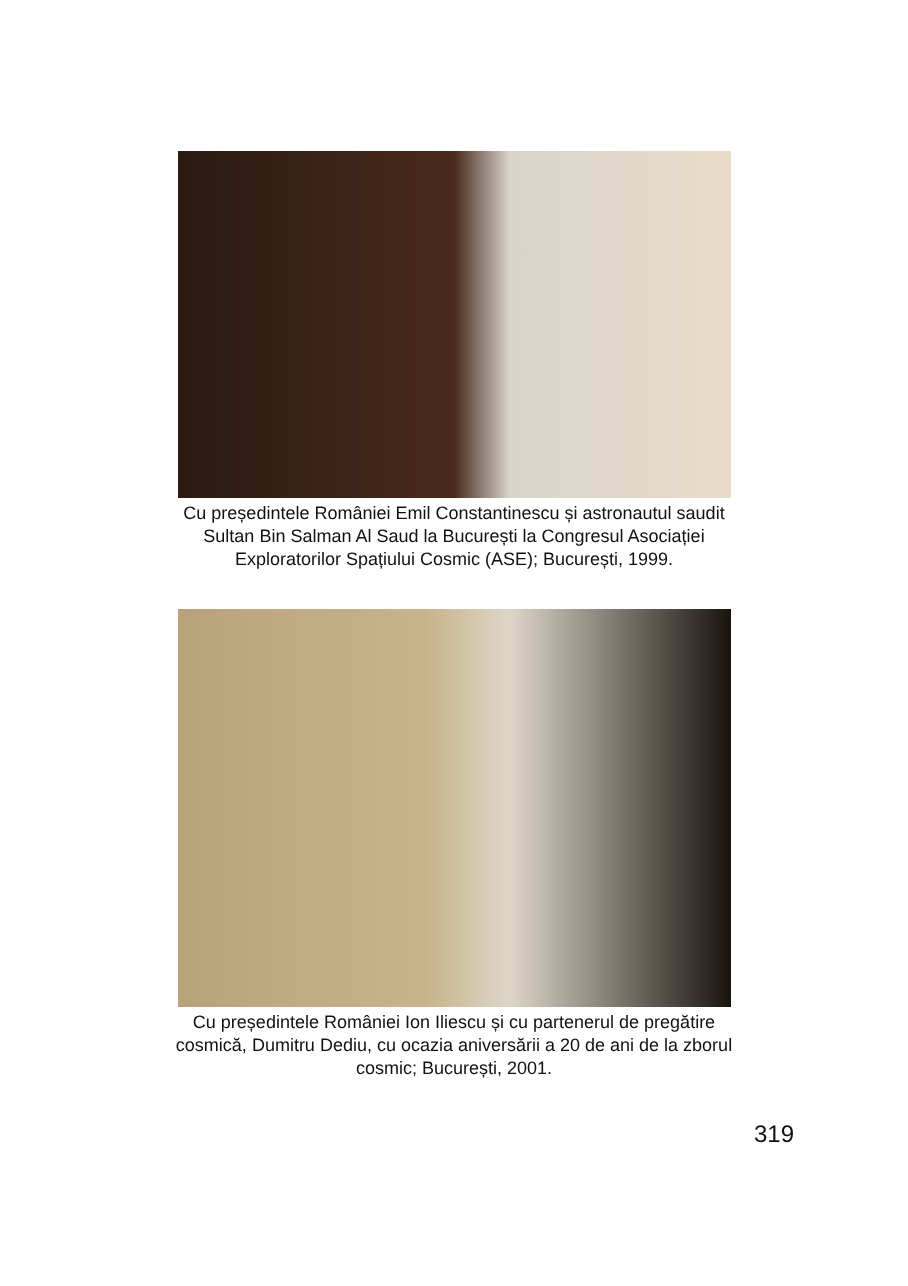Cu președintele României Emil Constantinescu și astronautul saudit
Sultan Bin Salman Al Saud la București la Congresul Asociației
Exploratorilor Spațiului Cosmic (ASE); București, 1999.
Cu președintele României Ion Iliescu și cu partenerul de pregătire
cosmică, Dumitru Dediu, cu ocazia aniversării a 20 de ani de la zborul
cosmic; București, 2001.
319